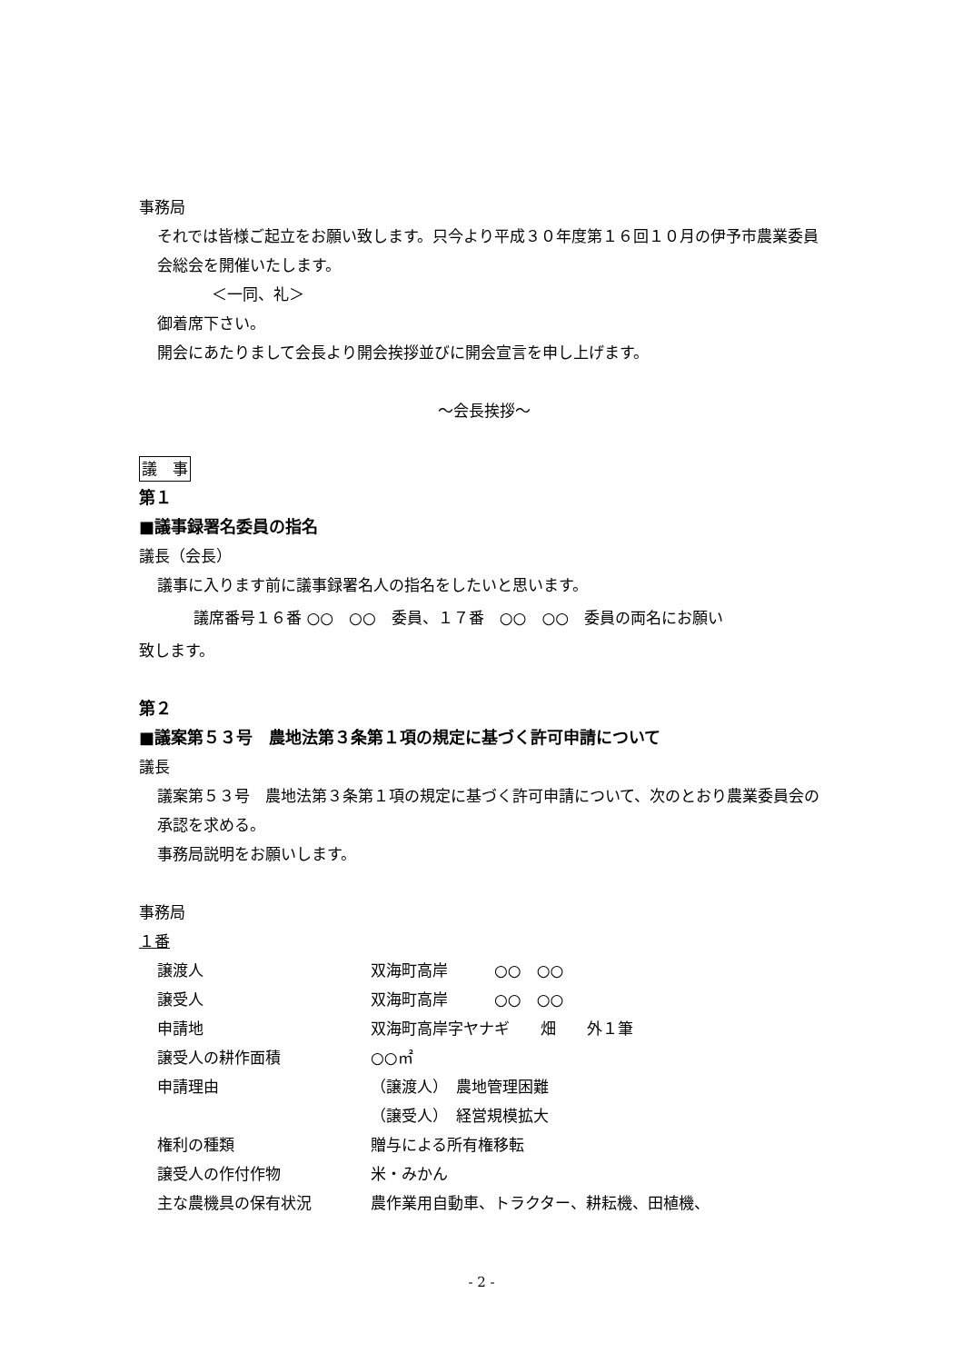事務局
それでは皆様ご起立をお願い致します。只今より平成３０年度第１６回１０月の伊予市農業委員会総会を開催いたします。
＜一同、礼＞
御着席下さい。
開会にあたりまして会長より開会挨拶並びに開会宣言を申し上げます。
～会長挨拶～
議　事
第１
■議事録署名委員の指名
議長（会長）
議事に入ります前に議事録署名人の指名をしたいと思います。
議席番号１６番 ○○　○○　委員、１７番　○○　○○　委員の両名にお願い
致します。
第２
■議案第５３号　農地法第３条第１項の規定に基づく許可申請について
議長
議案第５３号　農地法第３条第１項の規定に基づく許可申請について、次のとおり農業委員会の承認を求める。
事務局説明をお願いします。
事務局
１番
| 譲渡人 | 双海町高岸 ○○ ○○ |
| 譲受人 | 双海町高岸 ○○ ○○ |
| 申請地 | 双海町高岸字ヤナギ 畑 外１筆 |
| 譲受人の耕作面積 | ○○㎡ |
| 申請理由 | （譲渡人） 農地管理困難 |
| | （譲受人） 経営規模拡大 |
| 権利の種類 | 贈与による所有権移転 |
| 譲受人の作付作物 | 米・みかん |
| 主な農機具の保有状況 | 農作業用自動車、トラクター、耕耘機、田植機、 |
- 2 -